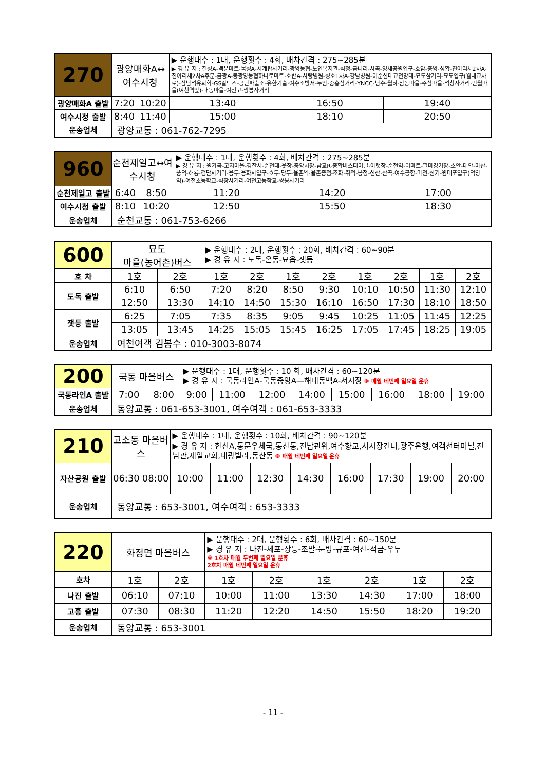| 270 | 광양매화A↔여수시청 | | ▶ 운행대수 : 1대, 운행횟수 : 4회, 배차간격 : 275~285분 ▶ 경 유 지 : 칠성A-백운마트-목성A-시계탑사거리-광양농협-노인복지관-석정-금너리-사곡-영세공원입구-호암-중양-성황-진아리채2차A-진아리채2차A후문-금광A-동광양농협하나로마트-호반A-사랑병원-성호1차A-강남병원-이순신대교전망대-묘도삼거리-묘도입구(월내교차로)-삼남석유화학-GS칼텍스-공단파출소-유한기술-여수소방서-두암-중흥삼거리-YNCC-남수-월하-삼동마을-주삼마을-석창사거리-반월마을(여천역앞)-내동마을-여천고-쌍봉사거리 | | |
| 광양매화A 출발 | 7:20 | 10:20 | 13:40 | 16:50 | 19:40 |
| 여수시청 출발 | 8:40 | 11:40 | 15:00 | 18:10 | 20:50 |
| 운송업체 | 광양교통 : 061-762-7295 | | | | |
| 960 | 순천제일고↔여수시청 | | ▶ 운행대수 : 1대, 운행횟수 : 4회, 배차간격 : 275~285분 ▶ 경 유 지 : 원가곡-고지마을-경찰서-순천대-웃장-중앙시장-남교R-종합버스터미널-아랫장-순천역-이마트-팔마경기장-소안-대안-마산-풍덕-해룡-검단사거리-용두-용화사입구-호두-당두-율촌역-율촌종점-조화-취적-봉정-신산-산곡-여수공항-마전-신기-원대포입구(덕양역)-여천초등학교-석창사거리-여천고등학교-쌍봉사거리 | | |
| 순천제일고 출발 | 6:40 | 8:50 | 11:20 | 14:20 | 17:00 |
| 여수시청 출발 | 8:10 | 10:20 | 12:50 | 15:50 | 18:30 |
| 운송업체 | 순천교통 : 061-753-6266 | | | | |
| 600 | 묘도 마을(농어촌)버스 | | ▶ 운행대수 : 2대, 운행횟수 : 20회, 배차간격 : 60~90분 ▶ 경 유 지 : 도독-온동-묘읍-잿등 | | | | | | | |
| 호 차 | 1호 | 2호 | 1호 | 2호 | 1호 | 2호 | 1호 | 2호 | 1호 | 2호 |
| 도독 출발 | 6:10 | 6:50 | 7:20 | 8:20 | 8:50 | 9:30 | 10:10 | 10:50 | 11:30 | 12:10 |
| | 12:50 | 13:30 | 14:10 | 14:50 | 15:30 | 16:10 | 16:50 | 17:30 | 18:10 | 18:50 |
| 잿등 출발 | 6:25 | 7:05 | 7:35 | 8:35 | 9:05 | 9:45 | 10:25 | 11:05 | 11:45 | 12:25 |
| | 13:05 | 13:45 | 14:25 | 15:05 | 15:45 | 16:25 | 17:05 | 17:45 | 18:25 | 19:05 |
| 운송업체 | 여천여객 김봉수 : 010-3003-8074 | | | | | | | | | |
| 200 | 국동 마을버스 | | ▶ 운행대수 : 1대, 운행횟수 : 10 회, 배차간격 : 60~120분 ▶ 경 유 지 : 국동라인A-국동중앙A—해태동백A-서시장 ※ 매월 네번째 일요일 운휴 | | | | | | | |
| 국동라인A 출발 | 7:00 | 8:00 | 9:00 | 11:00 | 12:00 | 14:00 | 15:00 | 16:00 | 18:00 | 19:00 |
| 운송업체 | 동양교통 : 061-653-3001, 여수여객 : 061-653-3333 | | | | | | | | | |
| 210 | 고소동 마을버스 | | ▶ 운행대수 : 1대, 운행횟수 : 10회, 배차간격 : 90~120분 ▶ 경 유 지 : 한신A,동문우체국,동산동,진남관위,여수향교,서시장건너,광주은행,여객선터미널,진남관,제일교회,대광빌라,동산동 ※ 매월 네번째 일요일 운휴 | | | | | | | |
| 자산공원 출발 | 06:30 | 08:00 | 10:00 | 11:00 | 12:30 | 14:30 | 16:00 | 17:30 | 19:00 | 20:00 |
| 운송업체 | 동양교통 : 653-3001, 여수여객 : 653-3333 | | | | | | | | | |
| 220 | 화정면 마을버스 | | ▶ 운행대수 : 2대, 운행횟수 : 6회, 배차간격 : 60~150분 ▶ 경 유 지 : 나진-세포-장등-조발-둔병-규포-여산-적금-우두 ※ 1호차 매월 두번째 일요일 운휴 2호차 매월 네번째 일요일 운휴 | | | | | |
| 호차 | 1호 | 2호 | 1호 | 2호 | 1호 | 2호 | 1호 | 2호 |
| 나진 출발 | 06:10 | 07:10 | 10:00 | 11:00 | 13:30 | 14:30 | 17:00 | 18:00 |
| 고흥 출발 | 07:30 | 08:30 | 11:20 | 12:20 | 14:50 | 15:50 | 18:20 | 19:20 |
| 운송업체 | 동양교통 : 653-3001 | | | | | | | |
- 11 -